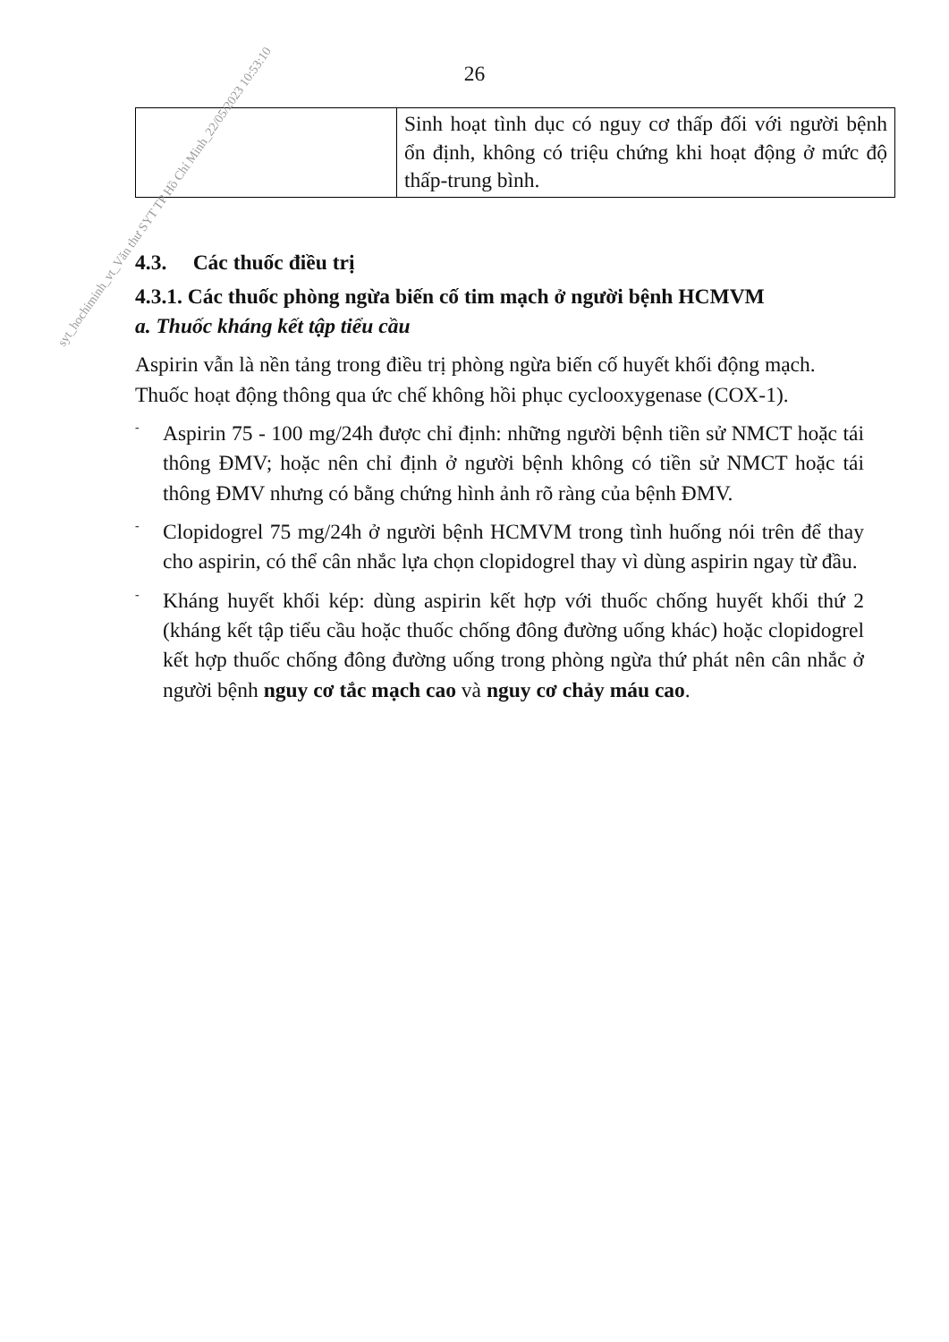26
| | Sinh hoạt tình dục có nguy cơ thấp đối với người bệnh ổn định, không có triệu chứng khi hoạt động ở mức độ thấp-trung bình. |
4.3. Các thuốc điều trị
4.3.1. Các thuốc phòng ngừa biến cố tim mạch ở người bệnh HCMVM
a. Thuốc kháng kết tập tiểu cầu
Aspirin vẫn là nền tảng trong điều trị phòng ngừa biến cố huyết khối động mạch. Thuốc hoạt động thông qua ức chế không hồi phục cyclooxygenase (COX-1).
- Aspirin 75 - 100 mg/24h được chỉ định: những người bệnh tiền sử NMCT hoặc tái thông ĐMV; hoặc nên chỉ định ở người bệnh không có tiền sử NMCT hoặc tái thông ĐMV nhưng có bằng chứng hình ảnh rõ ràng của bệnh ĐMV.
- Clopidogrel 75 mg/24h ở người bệnh HCMVM trong tình huống nói trên để thay cho aspirin, có thể cân nhắc lựa chọn clopidogrel thay vì dùng aspirin ngay từ đầu.
- Kháng huyết khối kép: dùng aspirin kết hợp với thuốc chống huyết khối thứ 2 (kháng kết tập tiểu cầu hoặc thuốc chống đông đường uống khác) hoặc clopidogrel kết hợp thuốc chống đông đường uống trong phòng ngừa thứ phát nên cân nhắc ở người bệnh nguy cơ tắc mạch cao và nguy cơ chảy máu cao.
syt_hochiminh_vt_Văn thư SYT TP Hồ Chí Minh_22/05/2023 10:53:10